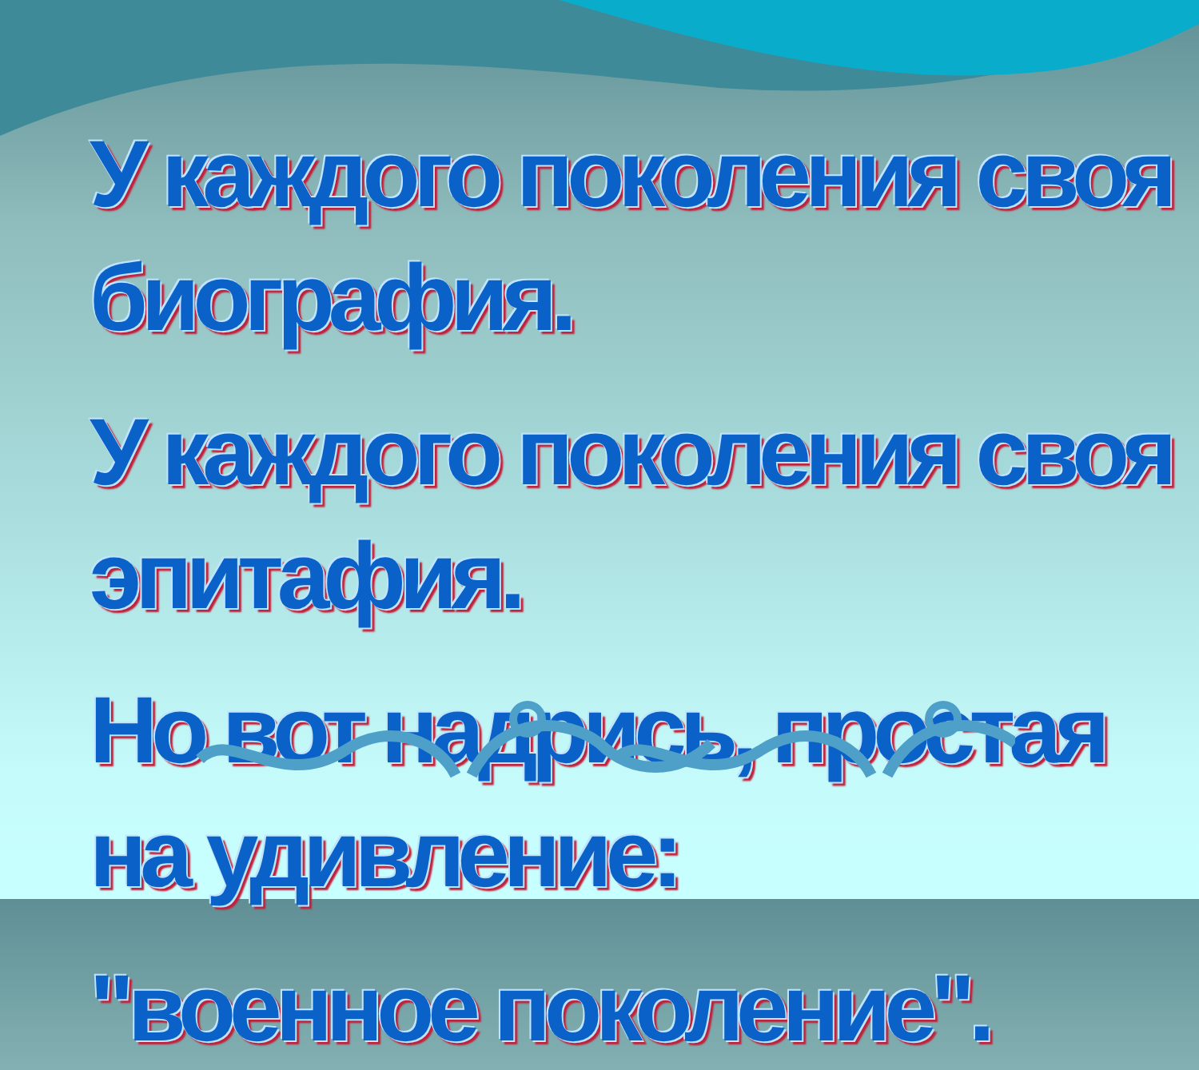У каждого поколения своя биография.
У каждого поколения своя эпитафия.
Но вот надрись, простая на удивление:
"военное поколение".